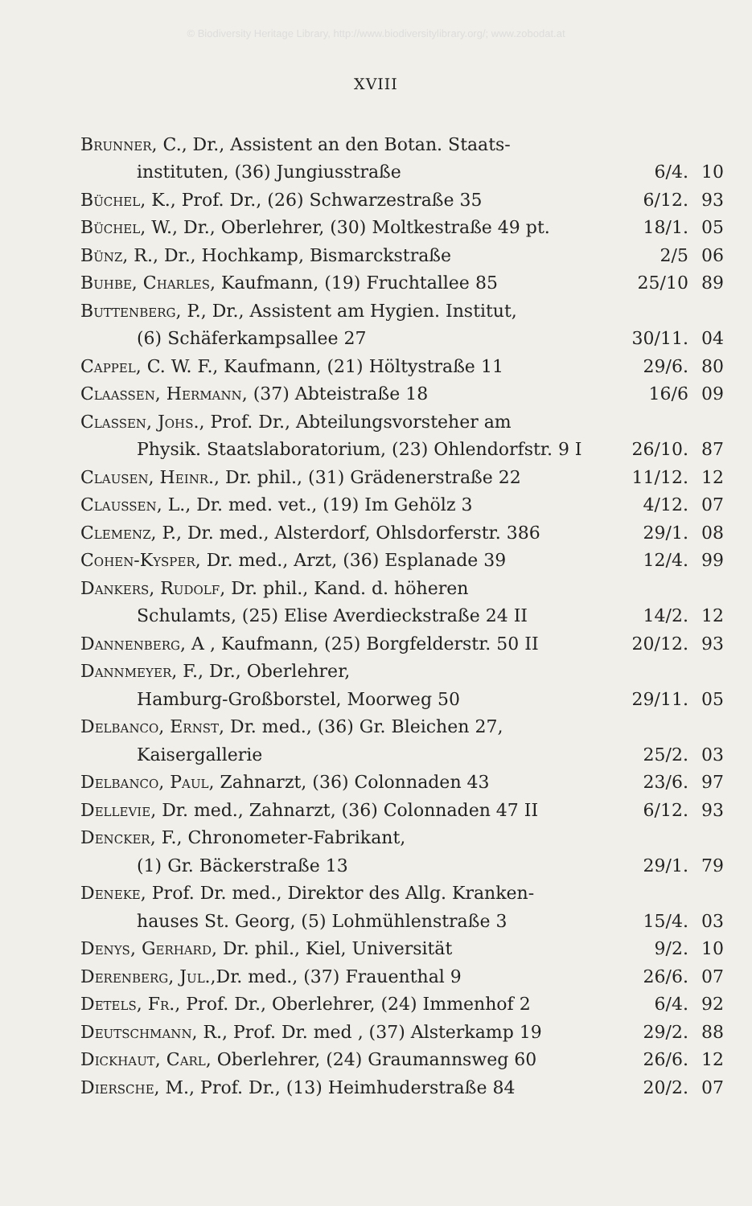© Biodiversity Heritage Library, http://www.biodiversitylibrary.org/; www.zobodat.at
XVIII
| Brunner , C., Dr., Assistent an den Botan. Staats- | | |
| instituten, (36) Jungiusstraße | 6/4. | 10 |
| Büchel , K., Prof. Dr., (26) Schwarzestraße 35 | 6/12. | 93 |
| Büchel , W., Dr., Oberlehrer, (30) Moltkestraße 49 pt. | 18/1. | 05 |
| Bünz , R., Dr., Hochkamp, Bismarckstraße | 2/5 | 06 |
| Buhbe, Charles , Kaufmann, (19) Fruchtallee 85 | 25/10 | 89 |
| Buttenberg , P., Dr., Assistent am Hygien. Institut, | | |
| (6) Schäferkampsallee 27 | 30/11. | 04 |
| Cappel , C. W. F., Kaufmann, (21) Höltystraße 11 | 29/6. | 80 |
| Claassen, Hermann , (37) Abteistraße 18 | 16/6 | 09 |
| Classen, Johs. , Prof. Dr., Abteilungsvorsteher am | | |
| Physik. Staatslaboratorium, (23) Ohlendorfstr. 9 I | 26/10. | 87 |
| Clausen, Heinr. , Dr. phil., (31) Grädenerstraße 22 | 11/12. | 12 |
| Claussen , L., Dr. med. vet., (19) Im Gehölz 3 | 4/12. | 07 |
| Clemenz , P., Dr. med., Alsterdorf, Ohlsdorferstr. 386 | 29/1. | 08 |
| Cohen-Kysper , Dr. med., Arzt, (36) Esplanade 39 | 12/4. | 99 |
| Dankers, Rudolf , Dr. phil., Kand. d. höheren | | |
| Schulamts, (25) Elise Averdieckstraße 24 II | 14/2. | 12 |
| Dannenberg , A , Kaufmann, (25) Borgfelderstr. 50 II | 20/12. | 93 |
| Dannmeyer , F., Dr., Oberlehrer, | | |
| Hamburg-Großborstel, Moorweg 50 | 29/11. | 05 |
| Delbanco, Ernst , Dr. med., (36) Gr. Bleichen 27, | | |
| Kaisergallerie | 25/2. | 03 |
| Delbanco, Paul , Zahnarzt, (36) Colonnaden 43 | 23/6. | 97 |
| Dellevie , Dr. med., Zahnarzt, (36) Colonnaden 47 II | 6/12. | 93 |
| Dencker , F., Chronometer-Fabrikant, | | |
| (1) Gr. Bäckerstraße 13 | 29/1. | 79 |
| Deneke , Prof. Dr. med., Direktor des Allg. Kranken- | | |
| hauses St. Georg, (5) Lohmühlenstraße 3 | 15/4. | 03 |
| Denys, Gerhard , Dr. phil., Kiel, Universität | 9/2. | 10 |
| Derenberg, Jul. ,Dr. med., (37) Frauenthal 9 | 26/6. | 07 |
| Detels, Fr. , Prof. Dr., Oberlehrer, (24) Immenhof 2 | 6/4. | 92 |
| Deutschmann , R., Prof. Dr. med , (37) Alsterkamp 19 | 29/2. | 88 |
| Dickhaut, Carl , Oberlehrer, (24) Graumannsweg 60 | 26/6. | 12 |
| Diersche , M., Prof. Dr., (13) Heimhuderstraße 84 | 20/2. | 07 |